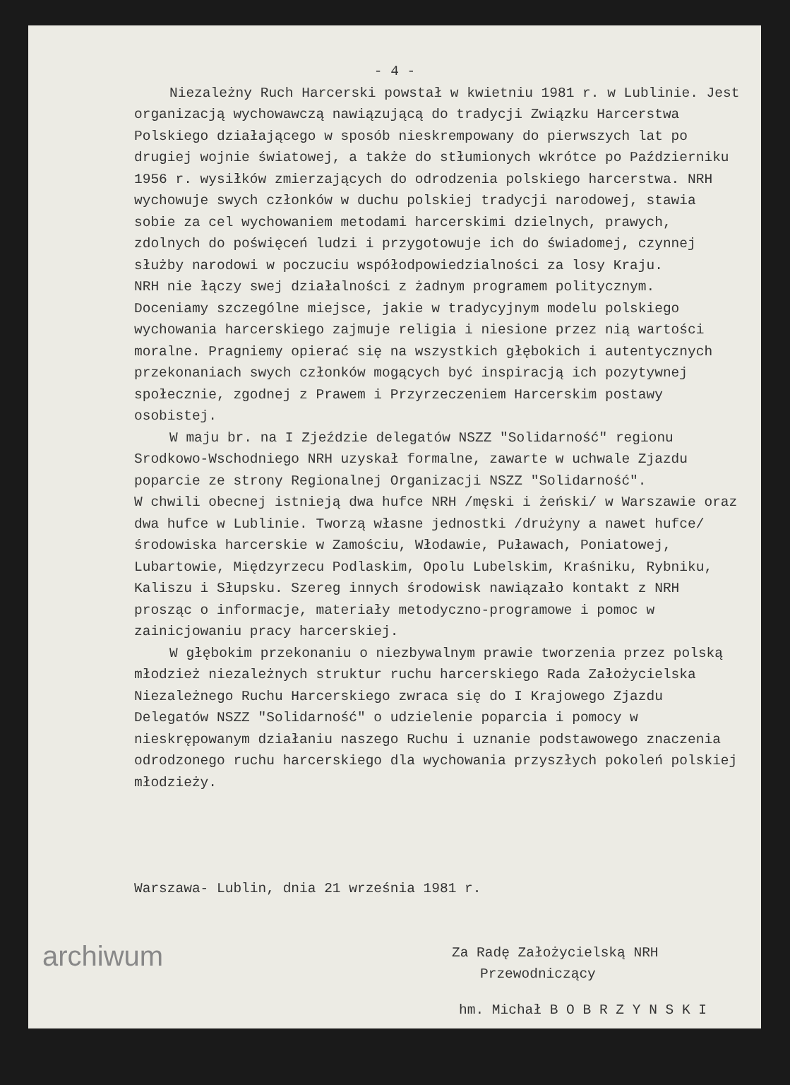- 4 -
Niezależny Ruch Harcerski powstał w kwietniu 1981 r. w Lublinie. Jest organizacją wychowawczą nawiązującą do tradycji Związku Harcerstwa Polskiego działającego w sposób nieskrempowany do pierwszych lat po drugiej wojnie światowej, a także do stłumionych wkrótce po Październiku 1956 r. wysiłków zmierzających do odrodzenia polskiego harcerstwa. NRH wychowuje swych członków w duchu polskiej tradycji narodowej, stawia sobie za cel wychowaniem metodami harcerskimi dzielnych, prawych, zdolnych do poświęceń ludzi i przygotowuje ich do świadomej, czynnej służby narodowi w poczuciu współodpowiedzialności za losy Kraju.
NRH nie łączy swej działalności z żadnym programem politycznym.
Doceniamy szczególne miejsce, jakie w tradycyjnym modelu polskiego wychowania harcerskiego zajmuje religia i niesione przez nią wartości moralne. Pragniemy opierać się na wszystkich głębokich i autentycznych przekonaniach swych członków mogących być inspiracją ich pozytywnej społecznie, zgodnej z Prawem i Przyrzeczeniem Harcerskim postawy osobistej.
W maju br. na I Zjeździe delegatów NSZZ "Solidarność" regionu Srodkowo-Wschodniego NRH uzyskał formalne, zawarte w uchwale Zjazdu poparcie ze strony Regionalnej Organizacji NSZZ "Solidarność".
W chwili obecnej istnieją dwa hufce NRH /męski i żeński/ w Warszawie oraz dwa hufce w Lublinie. Tworzą własne jednostki /drużyny a nawet hufce/ środowiska harcerskie w Zamościu, Włodawie, Puławach, Poniatowej, Lubartowie, Międzyrzecu Podlaskim, Opolu Lubelskim, Kraśniku, Rybniku, Kaliszu i Słupsku. Szereg innych środowisk nawiązało kontakt z NRH prosząc o informacje, materiały metodyczno-programowe i pomoc w zainicjowaniu pracy harcerskiej.
W głębokim przekonaniu o niezbywalnym prawie tworzenia przez polską młodzież niezależnych struktur ruchu harcerskiego Rada Założycielska Niezależnego Ruchu Harcerskiego zwraca się do I Krajowego Zjazdu Delegatów NSZZ "Solidarność" o udzielenie poparcia i pomocy w nieskrępowanym działaniu naszego Ruchu i uznanie podstawowego znaczenia odrodzonego ruchu harcerskiego dla wychowania przyszłych pokoleń polskiej młodzieży.
Warszawa- Lublin, dnia 21 września 1981 r.
Za Radę Założycielską NRH
Przewodniczący
hm. Michał B O B R Z Y N S K I
archiwum